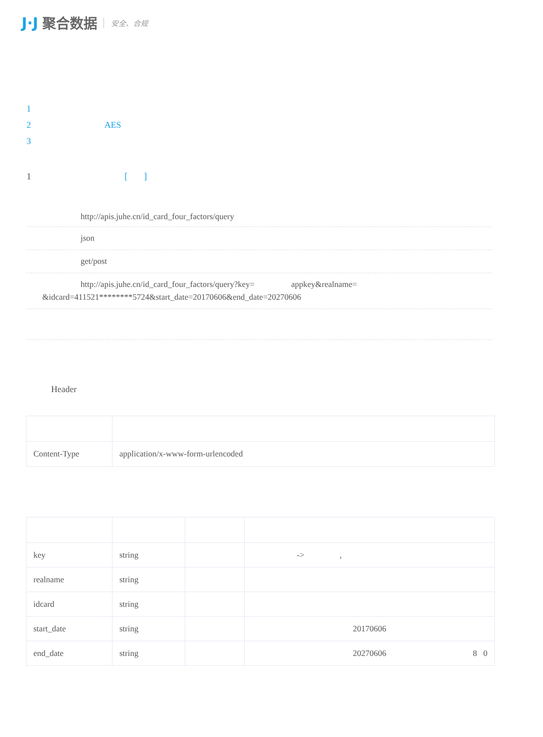J·J 聚合数据 安全、合规
1
2 AES
3
1 [ ]
http://apis.juhe.cn/id_card_four_factors/query
json
get/post
http://apis.juhe.cn/id_card_four_factors/query?key= appkey&realname=
&idcard=411521********5724&start_date=20170606&end_date=20270606
Header
| Content-Type | application/x-www-form-urlencoded |
| key | string | | -> , |
| realname | string | | |
| idcard | string | | |
| start_date | string | | 20170606 |
| end_date | string | | 20270606 8 0 |